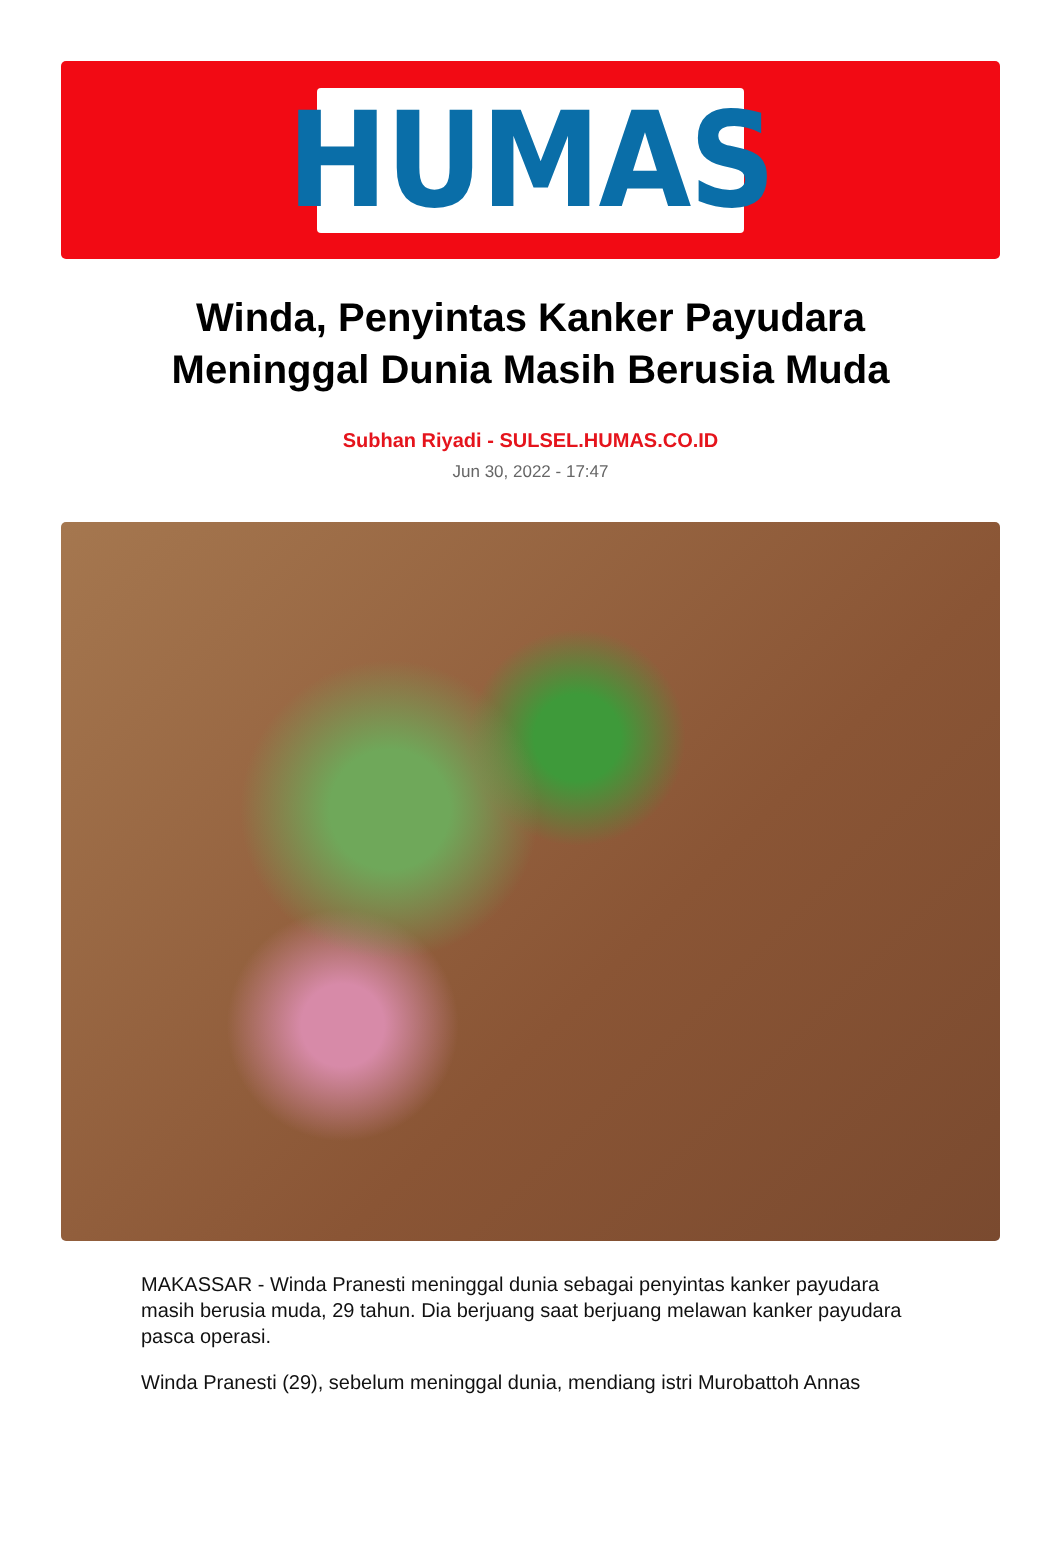HUMAS
Winda, Penyintas Kanker Payudara Meninggal Dunia Masih Berusia Muda
Subhan Riyadi - SULSEL.HUMAS.CO.ID
Jun 30, 2022 - 17:47
MAKASSAR - Winda Pranesti meninggal dunia sebagai penyintas kanker payudara masih berusia muda, 29 tahun. Dia berjuang saat berjuang melawan kanker payudara pasca operasi.
Winda Pranesti (29), sebelum meninggal dunia, mendiang istri Murobattoh Annas